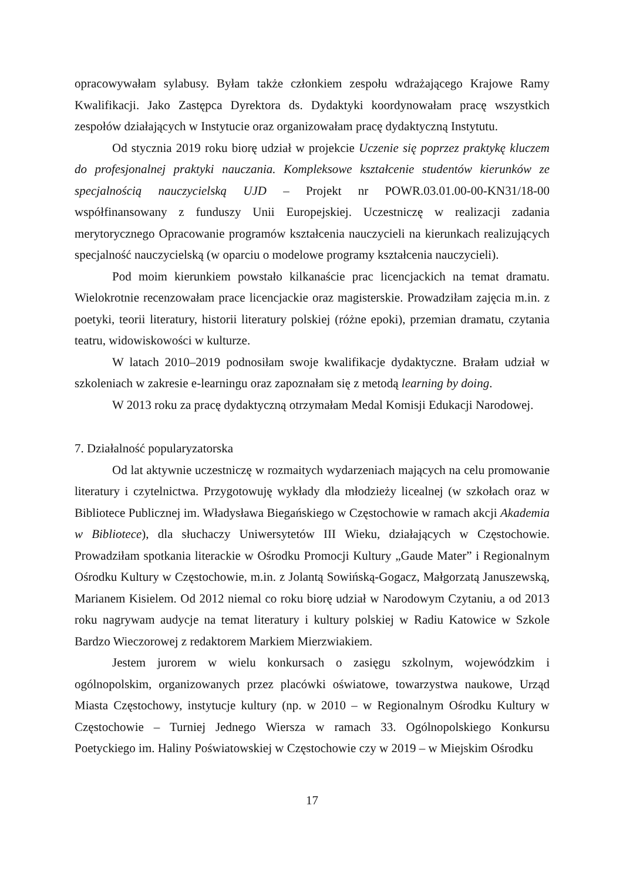opracowywałam sylabusy. Byłam także członkiem zespołu wdrażającego Krajowe Ramy Kwalifikacji. Jako Zastępca Dyrektora ds. Dydaktyki koordynowałam pracę wszystkich zespołów działających w Instytucie oraz organizowałam pracę dydaktyczną Instytutu.
Od stycznia 2019 roku biorę udział w projekcie Uczenie się poprzez praktykę kluczem do profesjonalnej praktyki nauczania. Kompleksowe kształcenie studentów kierunków ze specjalnością nauczycielską UJD – Projekt nr POWR.03.01.00-00-KN31/18-00 współfinansowany z funduszy Unii Europejskiej. Uczestniczę w realizacji zadania merytorycznego Opracowanie programów kształcenia nauczycieli na kierunkach realizujących specjalność nauczycielską (w oparciu o modelowe programy kształcenia nauczycieli).
Pod moim kierunkiem powstało kilkanaście prac licencjackich na temat dramatu. Wielokrotnie recenzowałam prace licencjackie oraz magisterskie. Prowadziłam zajęcia m.in. z poetyki, teorii literatury, historii literatury polskiej (różne epoki), przemian dramatu, czytania teatru, widowiskowości w kulturze.
W latach 2010–2019 podnosiłam swoje kwalifikacje dydaktyczne. Brałam udział w szkoleniach w zakresie e-learningu oraz zapoznałam się z metodą learning by doing.
W 2013 roku za pracę dydaktyczną otrzymałam Medal Komisji Edukacji Narodowej.
7. Działalność popularyzatorska
Od lat aktywnie uczestniczę w rozmaitych wydarzeniach mających na celu promowanie literatury i czytelnictwa. Przygotowuję wykłady dla młodzieży licealnej (w szkołach oraz w Bibliotece Publicznej im. Władysława Biegańskiego w Częstochowie w ramach akcji Akademia w Bibliotece), dla słuchaczy Uniwersytetów III Wieku, działających w Częstochowie. Prowadziłam spotkania literackie w Ośrodku Promocji Kultury „Gaude Mater” i Regionalnym Ośrodku Kultury w Częstochowie, m.in. z Jolantą Sowińską-Gogacz, Małgorzatą Januszewską, Marianem Kisielem. Od 2012 niemal co roku biorę udział w Narodowym Czytaniu, a od 2013 roku nagrywam audycje na temat literatury i kultury polskiej w Radiu Katowice w Szkole Bardzo Wieczorowej z redaktorem Markiem Mierzwiakiem.
Jestem jurorem w wielu konkursach o zasięgu szkolnym, wojewódzkim i ogólnopolskim, organizowanych przez placówki oświatowe, towarzystwa naukowe, Urząd Miasta Częstochowy, instytucje kultury (np. w 2010 – w Regionalnym Ośrodku Kultury w Częstochowie – Turniej Jednego Wiersza w ramach 33. Ogólnopolskiego Konkursu Poetyckiego im. Haliny Poświatowskiej w Częstochowie czy w 2019 – w Miejskim Ośrodku
17